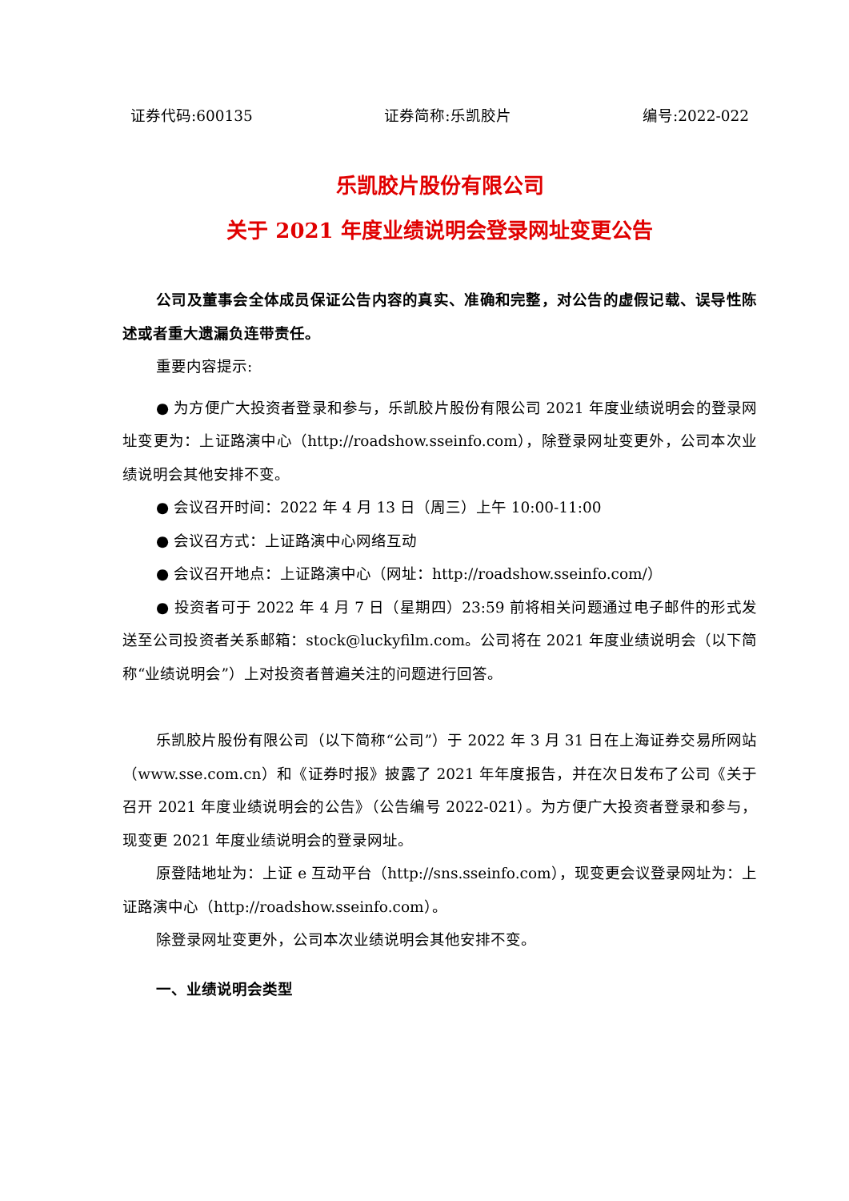证券代码:600135 证券简称:乐凯胶片 编号:2022-022
乐凯胶片股份有限公司
关于 2021 年度业绩说明会登录网址变更公告
公司及董事会全体成员保证公告内容的真实、准确和完整，对公告的虚假记载、误导性陈述或者重大遗漏负连带责任。
重要内容提示:
● 为方便广大投资者登录和参与，乐凯胶片股份有限公司 2021 年度业绩说明会的登录网址变更为：上证路演中心（http://roadshow.sseinfo.com），除登录网址变更外，公司本次业绩说明会其他安排不变。
● 会议召开时间：2022 年 4 月 13 日（周三）上午 10:00-11:00
● 会议召方式：上证路演中心网络互动
● 会议召开地点：上证路演中心（网址：http://roadshow.sseinfo.com/）
● 投资者可于 2022 年 4 月 7 日（星期四）23:59 前将相关问题通过电子邮件的形式发送至公司投资者关系邮箱：stock@luckyfilm.com。公司将在 2021 年度业绩说明会（以下简称“业绩说明会”）上对投资者普遍关注的问题进行回答。
乐凯胶片股份有限公司（以下简称“公司”）于 2022 年 3 月 31 日在上海证券交易所网站（www.sse.com.cn）和《证券时报》披露了 2021 年年度报告，并在次日发布了公司《关于召开 2021 年度业绩说明会的公告》（公告编号 2022-021）。为方便广大投资者登录和参与，现变更 2021 年度业绩说明会的登录网址。
原登陆地址为：上证 e 互动平台（http://sns.sseinfo.com），现变更会议登录网址为：上证路演中心（http://roadshow.sseinfo.com）。
除登录网址变更外，公司本次业绩说明会其他安排不变。
一、业绩说明会类型